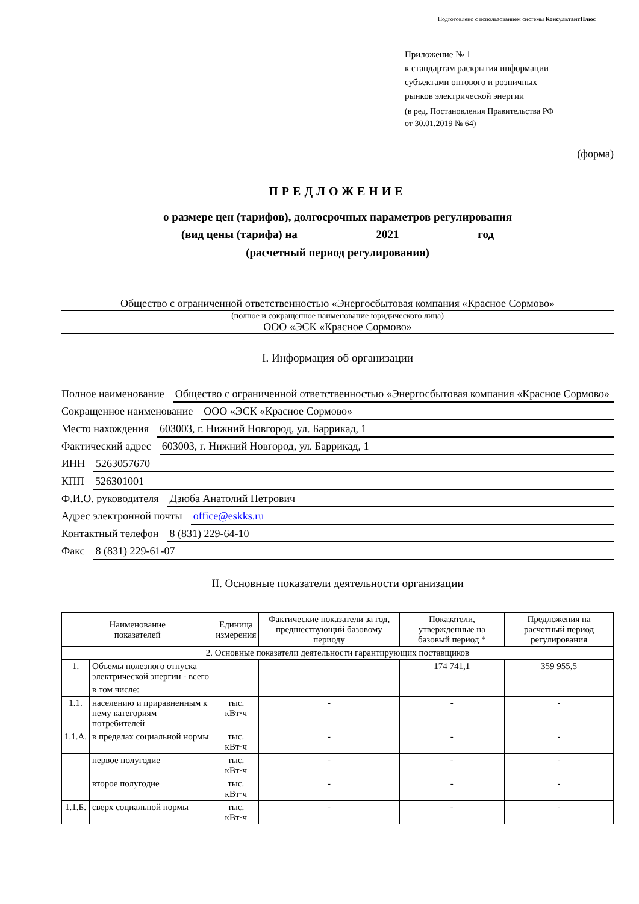Подготовлено с использованием системы КонсультантПлюс
Приложение № 1
к стандартам раскрытия информации
субъектами оптового и розничных
рынков электрической энергии
(в ред. Постановления Правительства РФ
от 30.01.2019 № 64)
(форма)
ПРЕДЛОЖЕНИЕ
о размере цен (тарифов), долгосрочных параметров регулирования
(вид цены (тарифа) на 2021 год
(расчетный период регулирования)
Общество с ограниченной ответственностью «Энергосбытовая компания «Красное Сормово»
(полное и сокращенное наименование юридического лица)
ООО «ЭСК «Красное Сормово»
I. Информация об организации
Полное наименование Общество с ограниченной ответственностью «Энергосбытовая компания «Красное Сормово»
Сокращенное наименование ООО «ЭСК «Красное Сормово»
Место нахождения 603003, г. Нижний Новгород, ул. Баррикад, 1
Фактический адрес 603003, г. Нижний Новгород, ул. Баррикад, 1
ИНН 5263057670
КПП 526301001
Ф.И.О. руководителя Дзюба Анатолий Петрович
Адрес электронной почты office@eskks.ru
Контактный телефон 8 (831) 229-64-10
Факс 8 (831) 229-61-07
II. Основные показатели деятельности организации
| Наименование показателей | | Единица измерения | Фактические показатели за год, предшествующий базовому периоду | Показатели, утвержденные на базовый период * | Предложения на расчетный период регулирования |
| --- | --- | --- | --- | --- | --- |
| 2. Основные показатели деятельности гарантирующих поставщиков | | | | | |
| 1. | Объемы полезного отпуска электрической энергии - всего | | | 174 741,1 | 359 955,5 |
| | в том числе: | | | | |
| 1.1. | населению и приравненным к нему категориям потребителей | тыс. кВт·ч | - | - | - |
| 1.1.А. | в пределах социальной нормы | тыс. кВт·ч | - | - | - |
| | первое полугодие | тыс. кВт·ч | - | - | - |
| | второе полугодие | тыс. кВт·ч | - | - | - |
| 1.1.Б. | сверх социальной нормы | тыс. кВт·ч | - | - | - |